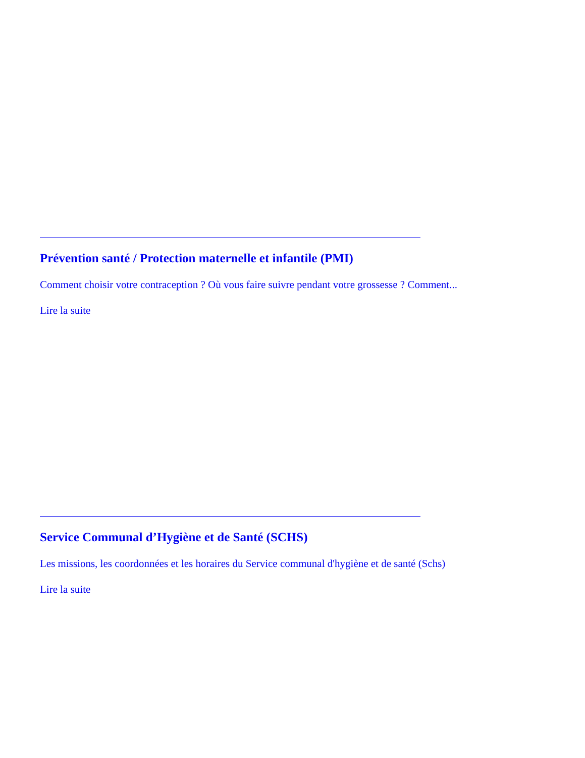Prévention santé / Protection maternelle et infantile (PMI)
Comment choisir votre contraception ? Où vous faire suivre pendant votre grossesse ? Comment...
Lire la suite
Service Communal d’Hygiène et de Santé (SCHS)
Les missions, les coordonnées et les horaires du Service communal d'hygiène et de santé (Schs)
Lire la suite